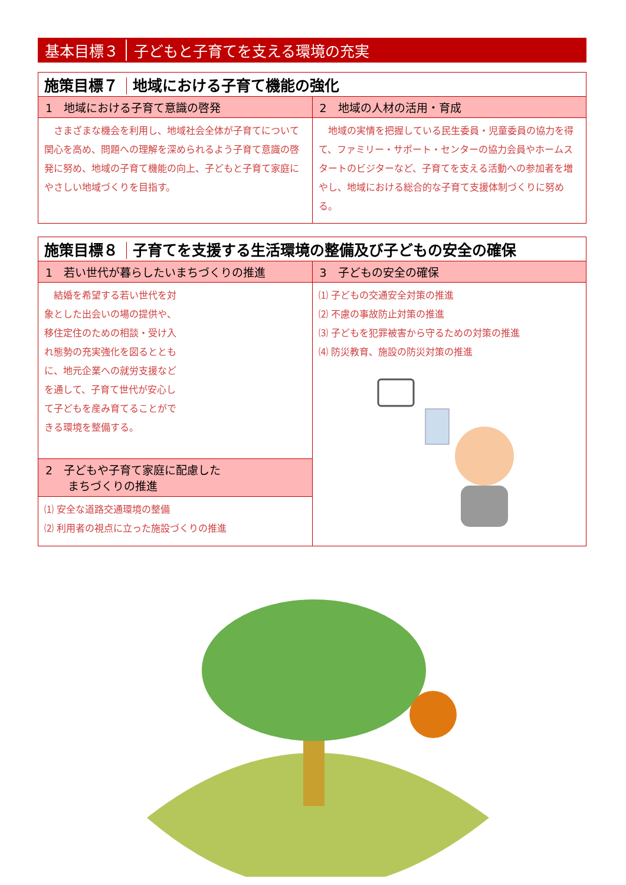基本目標３ 子どもと子育てを支える環境の充実
| 施策目標７ 地域における子育て機能の強化 | |
| --- | --- |
| 1 地域における子育て意識の啓発 | 2 地域の人材の活用・育成 |
| さまざまな機会を利用し、地域社会全体が子育てについて関心を高め、問題への理解を深められるよう子育て意識の啓発に努め、地域の子育て機能の向上、子どもと子育て家庭にやさしい地域づくりを目指す。 | 地域の実情を把握している民生委員・児童委員の協力を得て、ファミリー・サポート・センターの協力会員やホームスタートのビジターなど、子育てを支える活動への参加者を増やし、地域における総合的な子育て支援体制づくりに努める。 |
| 施策目標８ 子育てを支援する生活環境の整備及び子どもの安全の確保 | |
| --- | --- |
| 1 若い世代が暮らしたいまちづくりの推進 | 3 子どもの安全の確保 |
| 結婚を希望する若い世代を対象とした出会いの場の提供や、移住定住のための相談・受け入れ態勢の充実強化を図るとともに、地元企業への就労支援などを通して、子育て世代が安心して子どもを産み育てることができる環境を整備する。 | ⑴ 子どもの交通安全対策の推進 ⑵ 不慮の事故防止対策の推進 ⑶ 子どもを犯罪被害から守るための対策の推進 ⑷ 防災教育、施設の防災対策の推進 |
| 2 子どもや子育て家庭に配慮した まちづくりの推進 | |
| ⑴ 安全な道路交通環境の整備 ⑵ 利用者の視点に立った施設づくりの推進 | |